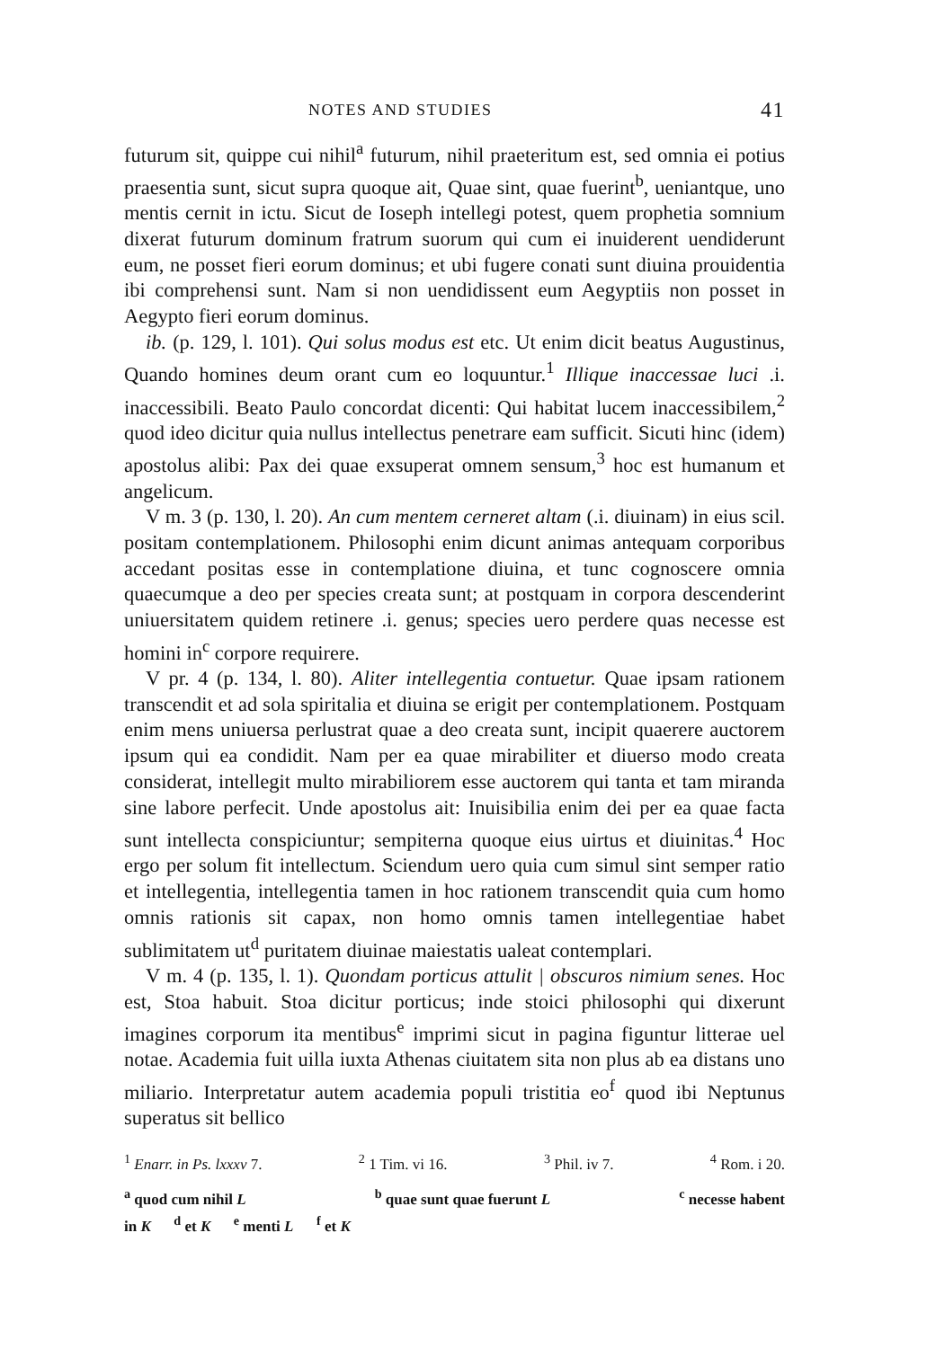NOTES AND STUDIES 41
futurum sit, quippe cui nihil<sup>a</sup> futurum, nihil praeteritum est, sed omnia ei potius praesentia sunt, sicut supra quoque ait, Quae sint, quae fuerint<sup>b</sup>, ueniantque, uno mentis cernit in ictu. Sicut de Ioseph intellegi potest, quem prophetia somnium dixerat futurum dominum fratrum suorum qui cum ei inuiderent uendiderunt eum, ne posset fieri eorum dominus; et ubi fugere conati sunt diuina prouidentia ibi comprehensi sunt. Nam si non uendidissent eum Aegyptiis non posset in Aegypto fieri eorum dominus.
ib. (p. 129, l. 101). Qui solus modus est etc. Ut enim dicit beatus Augustinus, Quando homines deum orant cum eo loquuntur.<sup>1</sup> Illique inaccessae luci .i. inaccessibili. Beato Paulo concordat dicenti: Qui habitat lucem inaccessibilem,<sup>2</sup> quod ideo dicitur quia nullus intellectus penetrare eam sufficit. Sicuti hinc (idem) apostolus alibi: Pax dei quae exsuperat omnem sensum,<sup>3</sup> hoc est humanum et angelicum.
V m. 3 (p. 130, l. 20). An cum mentem cerneret altam (.i. diuinam) in eius scil. positam contemplationem. Philosophi enim dicunt animas antequam corporibus accedant positas esse in contemplatione diuina, et tunc cognoscere omnia quaecumque a deo per species creata sunt; at postquam in corpora descenderint uniuersitatem quidem retinere .i. genus; species uero perdere quas necesse est homini in<sup>c</sup> corpore requirere.
V pr. 4 (p. 134, l. 80). Aliter intellegentia contuetur. Quae ipsam rationem transcendit et ad sola spiritalia et diuina se erigit per contemplationem. Postquam enim mens uniuersa perlustrat quae a deo creata sunt, incipit quaerere auctorem ipsum qui ea condidit. Nam per ea quae mirabiliter et diuerso modo creata considerat, intellegit multo mirabiliorem esse auctorem qui tanta et tam miranda sine labore perfecit. Unde apostolus ait: Inuisibilia enim dei per ea quae facta sunt intellecta conspiciuntur; sempiterna quoque eius uirtus et diuinitas.<sup>4</sup> Hoc ergo per solum fit intellectum. Sciendum uero quia cum simul sint semper ratio et intellegentia, intellegentia tamen in hoc rationem transcendit quia cum homo omnis rationis sit capax, non homo omnis tamen intellegentiae habet sublimitatem ut<sup>d</sup> puritatem diuinae maiestatis ualeat contemplari.
V m. 4 (p. 135, l. 1). Quondam porticus attulit | obscuros nimium senes. Hoc est, Stoa habuit. Stoa dicitur porticus; inde stoici philosophi qui dixerunt imagines corporum ita mentibus<sup>e</sup> imprimi sicut in pagina figuntur litterae uel notae. Academia fuit uilla iuxta Athenas ciuitatem sita non plus ab ea distans uno miliario. Interpretatur autem academia populi tristitia eo<sup>f</sup> quod ibi Neptunus superatus sit bellico
<sup>1</sup> Enarr. in Ps. lxxxv 7. <sup>2</sup> 1 Tim. vi 16. <sup>3</sup> Phil. iv 7. <sup>4</sup> Rom. i 20.
<sup>a</sup> quod cum nihil L <sup>b</sup> quae sunt quae fuerunt L <sup>c</sup> necesse habent
in K <sup>d</sup> et K <sup>e</sup> menti L <sup>f</sup> et K